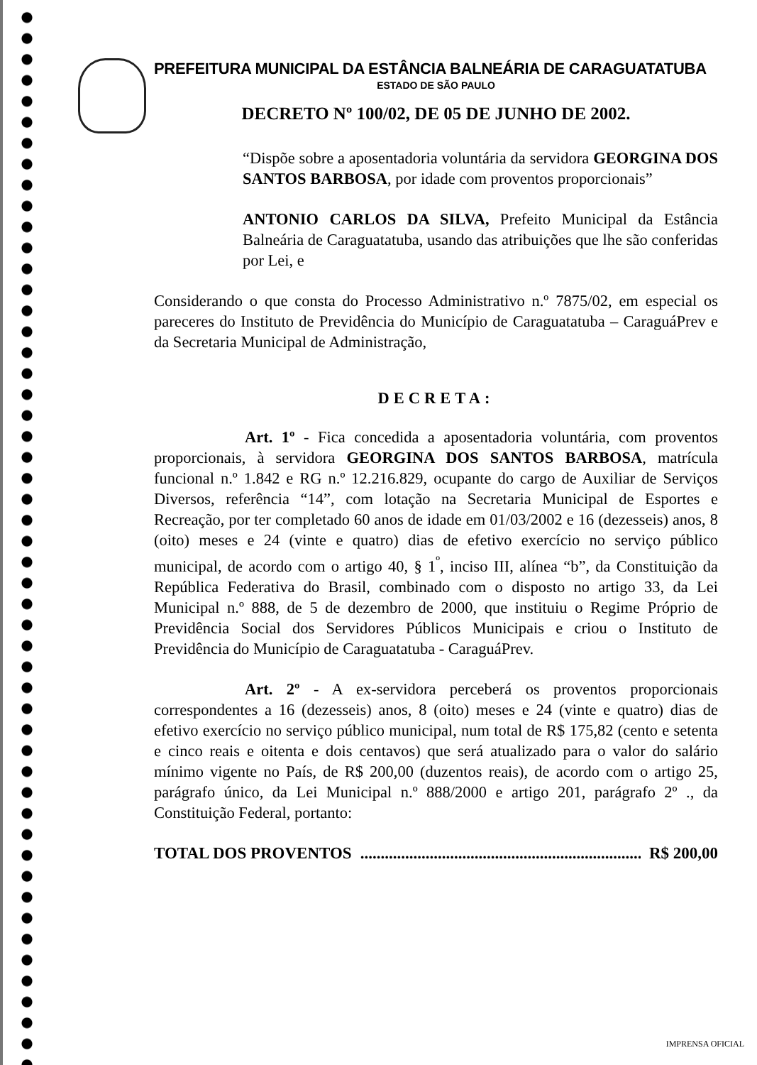PREFEITURA MUNICIPAL DA ESTÂNCIA BALNEÁRIA DE CARAGUATATUBA
ESTADO DE SÃO PAULO
DECRETO Nº 100/02, DE 05 DE JUNHO DE 2002.
“Dispõe sobre a aposentadoria voluntária da servidora GEORGINA DOS SANTOS BARBOSA, por idade com proventos proporcionais”
ANTONIO CARLOS DA SILVA, Prefeito Municipal da Estância Balneária de Caraguatatuba, usando das atribuições que lhe são conferidas por Lei, e
Considerando o que consta do Processo Administrativo n.º 7875/02, em especial os pareceres do Instituto de Previdência do Município de Caraguatatuba – CaraguáPrev e da Secretaria Municipal de Administração,
DECRETA:
Art. 1º - Fica concedida a aposentadoria voluntária, com proventos proporcionais, à servidora GEORGINA DOS SANTOS BARBOSA, matrícula funcional n.º 1.842 e RG n.º 12.216.829, ocupante do cargo de Auxiliar de Serviços Diversos, referência “14”, com lotação na Secretaria Municipal de Esportes e Recreação, por ter completado 60 anos de idade em 01/03/2002 e 16 (dezesseis) anos, 8 (oito) meses e 24 (vinte e quatro) dias de efetivo exercício no serviço público municipal, de acordo com o artigo 40, § 1<sup>º</sup>, inciso III, alínea “b”, da Constituição da República Federativa do Brasil, combinado com o disposto no artigo 33, da Lei Municipal n.º 888, de 5 de dezembro de 2000, que instituiu o Regime Próprio de Previdência Social dos Servidores Públicos Municipais e criou o Instituto de Previdência do Município de Caraguatatuba - CaraguáPrev.
Art. 2º - A ex-servidora perceberá os proventos proporcionais correspondentes a 16 (dezesseis) anos, 8 (oito) meses e 24 (vinte e quatro) dias de efetivo exercício no serviço público municipal, num total de R$ 175,82 (cento e setenta e cinco reais e oitenta e dois centavos) que será atualizado para o valor do salário mínimo vigente no País, de R$ 200,00 (duzentos reais), de acordo com o artigo 25, parágrafo único, da Lei Municipal n.º 888/2000 e artigo 201, parágrafo 2º ., da Constituição Federal, portanto:
TOTAL DOS PROVENTOS .......................................................................... R$ 200,00
IMPRENSA OFICIAL